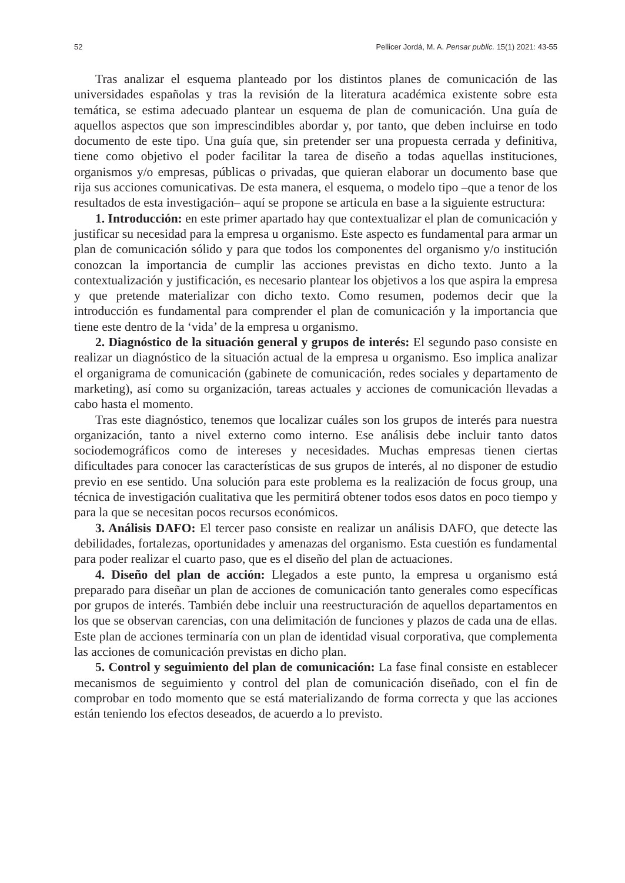52 Pellicer Jordá, M. A. Pensar public. 15(1) 2021: 43-55
Tras analizar el esquema planteado por los distintos planes de comunicación de las universidades españolas y tras la revisión de la literatura académica existente sobre esta temática, se estima adecuado plantear un esquema de plan de comunicación. Una guía de aquellos aspectos que son imprescindibles abordar y, por tanto, que deben incluirse en todo documento de este tipo. Una guía que, sin pretender ser una propuesta cerrada y definitiva, tiene como objetivo el poder facilitar la tarea de diseño a todas aquellas instituciones, organismos y/o empresas, públicas o privadas, que quieran elaborar un documento base que rija sus acciones comunicativas. De esta manera, el esquema, o modelo tipo –que a tenor de los resultados de esta investigación– aquí se propone se articula en base a la siguiente estructura:
1. Introducción: en este primer apartado hay que contextualizar el plan de comunicación y justificar su necesidad para la empresa u organismo. Este aspecto es fundamental para armar un plan de comunicación sólido y para que todos los componentes del organismo y/o institución conozcan la importancia de cumplir las acciones previstas en dicho texto. Junto a la contextualización y justificación, es necesario plantear los objetivos a los que aspira la empresa y que pretende materializar con dicho texto. Como resumen, podemos decir que la introducción es fundamental para comprender el plan de comunicación y la importancia que tiene este dentro de la ‘vida’ de la empresa u organismo.
2. Diagnóstico de la situación general y grupos de interés: El segundo paso consiste en realizar un diagnóstico de la situación actual de la empresa u organismo. Eso implica analizar el organigrama de comunicación (gabinete de comunicación, redes sociales y departamento de marketing), así como su organización, tareas actuales y acciones de comunicación llevadas a cabo hasta el momento.
Tras este diagnóstico, tenemos que localizar cuáles son los grupos de interés para nuestra organización, tanto a nivel externo como interno. Ese análisis debe incluir tanto datos sociodemográficos como de intereses y necesidades. Muchas empresas tienen ciertas dificultades para conocer las características de sus grupos de interés, al no disponer de estudio previo en ese sentido. Una solución para este problema es la realización de focus group, una técnica de investigación cualitativa que les permitirá obtener todos esos datos en poco tiempo y para la que se necesitan pocos recursos económicos.
3. Análisis DAFO: El tercer paso consiste en realizar un análisis DAFO, que detecte las debilidades, fortalezas, oportunidades y amenazas del organismo. Esta cuestión es fundamental para poder realizar el cuarto paso, que es el diseño del plan de actuaciones.
4. Diseño del plan de acción: Llegados a este punto, la empresa u organismo está preparado para diseñar un plan de acciones de comunicación tanto generales como específicas por grupos de interés. También debe incluir una reestructuración de aquellos departamentos en los que se observan carencias, con una delimitación de funciones y plazos de cada una de ellas. Este plan de acciones terminaría con un plan de identidad visual corporativa, que complementa las acciones de comunicación previstas en dicho plan.
5. Control y seguimiento del plan de comunicación: La fase final consiste en establecer mecanismos de seguimiento y control del plan de comunicación diseñado, con el fin de comprobar en todo momento que se está materializando de forma correcta y que las acciones están teniendo los efectos deseados, de acuerdo a lo previsto.